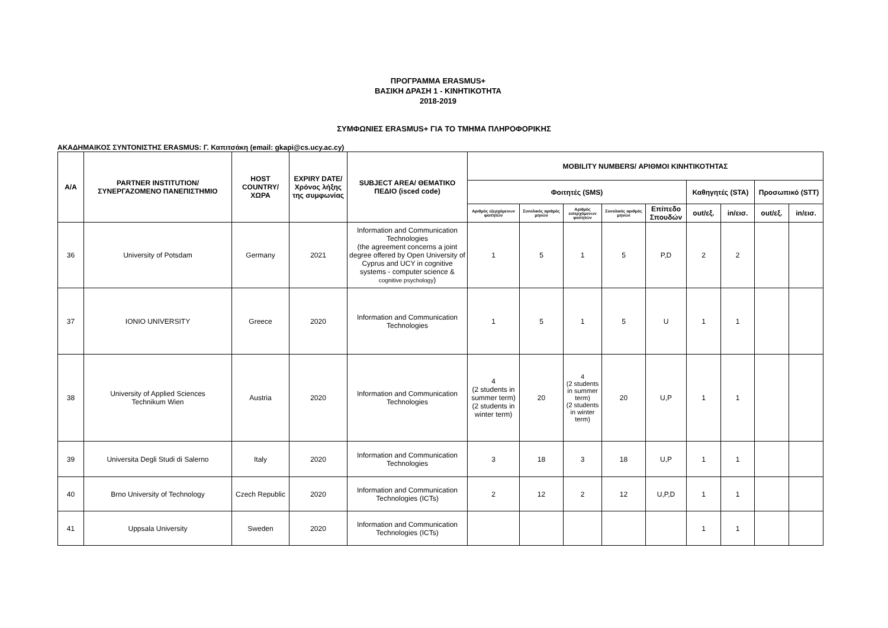ΠΡΟΓΡΑΜΜΑ ERASMUS+
ΒΑΣΙΚΗ ΔΡΑΣΗ 1 - ΚΙΝΗΤΙΚΟΤΗΤΑ
2018-2019
ΣΥΜΦΩΝΙΕΣ ERASMUS+ ΓΙΑ ΤΟ ΤΜΗΜΑ ΠΛΗΡΟΦΟΡΙΚΗΣ
ΑΚΑΔΗΜΑΙΚΟΣ ΣΥΝΤΟΝΙΣΤΗΣ ERASMUS: Γ. Καπιτσάκη (email: gkapi@cs.ucy.ac.cy)
| Α/Α | PARTNER INSTITUTION/ ΣΥΝΕΡΓΑΖΟΜΕΝΟ ΠΑΝΕΠΙΣΤΗΜΙΟ | HOST COUNTRY/ ΧΩΡΑ | EXPIRY DATE/ Χρόνος λήξης της συμφωνίας | SUBJECT AREA/ ΘΕΜΑΤΙΚΟ ΠΕΔΙΟ (isced code) | MOBILITY NUMBERS/ ΑΡΙΘΜΟΙ ΚΙΝΗΤΙΚΟΤΗΤΑΣ | | | | | | | | |
| --- | --- | --- | --- | --- | --- | --- | --- | --- | --- | --- | --- | --- | --- |
| | | | | | Φοιτητές (SMS) | | | | | Καθηγητές (STA) | | Προσωπικό (STT) | |
| | | | | | Αριθμός εξερχόμενων φοιτητών | Συνολικός αριθμός μηνών | Αριθμός εισερχόμενων φοιτητών | Συνολικός αριθμός μηνών | Επίπεδο Σπουδών | out/εξ. | in/εισ. | out/εξ. | in/εισ. |
| 36 | University of Potsdam | Germany | 2021 | Information and Communication Technologies (the agreement concerns a joint degree offered by Open University of Cyprus and UCY in cognitive systems - computer science & cognitive psychology ) | 1 | 5 | 1 | 5 | P,D | 2 | 2 | | |
| 37 | IONIO UNIVERSITY | Greece | 2020 | Information and Communication Technologies | 1 | 5 | 1 | 5 | U | 1 | 1 | | |
| 38 | University of Applied Sciences Technikum Wien | Austria | 2020 | Information and Communication Technologies | 4 (2 students in summer term) (2 students in winter term) | 20 | 4 (2 students in summer term) (2 students in winter term) | 20 | U,P | 1 | 1 | | |
| 39 | Universita Degli Studi di Salerno | Italy | 2020 | Information and Communication Technologies | 3 | 18 | 3 | 18 | U,P | 1 | 1 | | |
| 40 | Brno University of Technology | Czech Republic | 2020 | Information and Communication Technologies (ICTs) | 2 | 12 | 2 | 12 | U,P,D | 1 | 1 | | |
| 41 | Uppsala University | Sweden | 2020 | Information and Communication Technologies (ICTs) | | | | | | 1 | 1 | | |